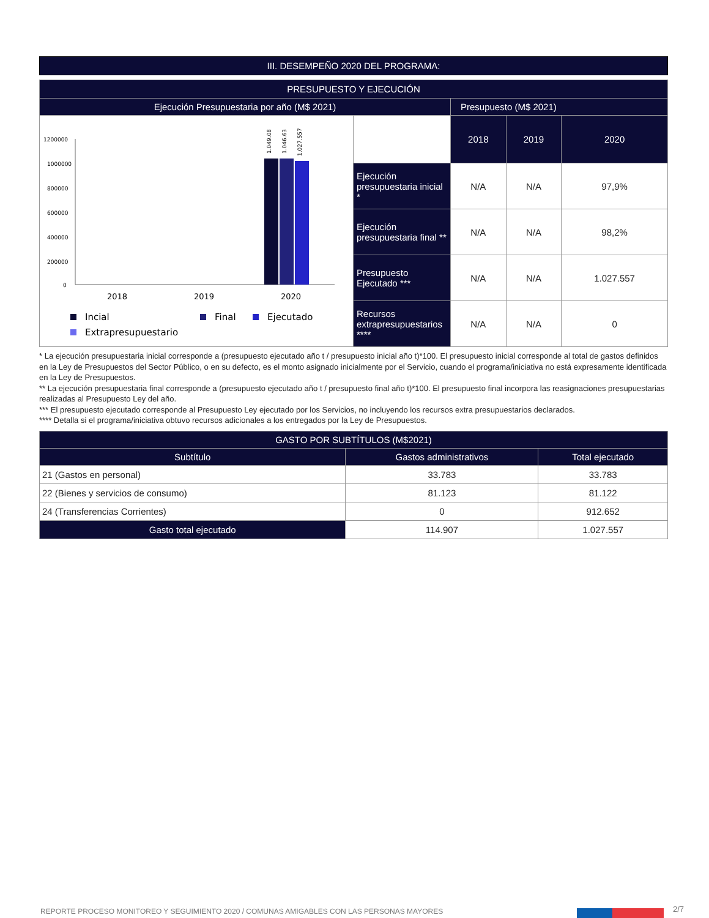III. DESEMPEÑO 2020 DEL PROGRAMA:
| PRESUPUESTO Y EJECUCIÓN | | | | |
| --- | --- | --- | --- | --- |
| Ejecución Presupuestaria por año (M$ 2021) | | Presupuesto (M$ 2021) | | |
| 1200000 1000000 800000 600000 400000 200000 0 1.049.08 1.046.63 1.027.557 2018 2019 2020 Incial Final Ejecutado Extrapresupuestario | | 2018 | 2019 | 2020 |
| | Ejecución presupuestaria inicial * | N/A | N/A | 97,9% |
| | Ejecución presupuestaria final ** | N/A | N/A | 98,2% |
| | Presupuesto Ejecutado *** | N/A | N/A | 1.027.557 |
| | Recursos extrapresupuestarios **** | N/A | N/A | 0 |
* La ejecución presupuestaria inicial corresponde a (presupuesto ejecutado año t / presupuesto inicial año t)*100. El presupuesto inicial corresponde al total de gastos definidos en la Ley de Presupuestos del Sector Público, o en su defecto, es el monto asignado inicialmente por el Servicio, cuando el programa/iniciativa no está expresamente identificada en la Ley de Presupuestos.
** La ejecución presupuestaria final corresponde a (presupuesto ejecutado año t / presupuesto final año t)*100. El presupuesto final incorpora las reasignaciones presupuestarias realizadas al Presupuesto Ley del año.
*** El presupuesto ejecutado corresponde al Presupuesto Ley ejecutado por los Servicios, no incluyendo los recursos extra presupuestarios declarados.
**** Detalla si el programa/iniciativa obtuvo recursos adicionales a los entregados por la Ley de Presupuestos.
| GASTO POR SUBTÍTULOS (M$2021) | | |
| --- | --- | --- |
| Subtítulo | Gastos administrativos | Total ejecutado |
| 21 (Gastos en personal) | 33.783 | 33.783 |
| 22 (Bienes y servicios de consumo) | 81.123 | 81.122 |
| 24 (Transferencias Corrientes) | 0 | 912.652 |
| Gasto total ejecutado | 114.907 | 1.027.557 |
REPORTE PROCESO MONITOREO Y SEGUIMIENTO 2020 / COMUNAS AMIGABLES CON LAS PERSONAS MAYORES
2/7